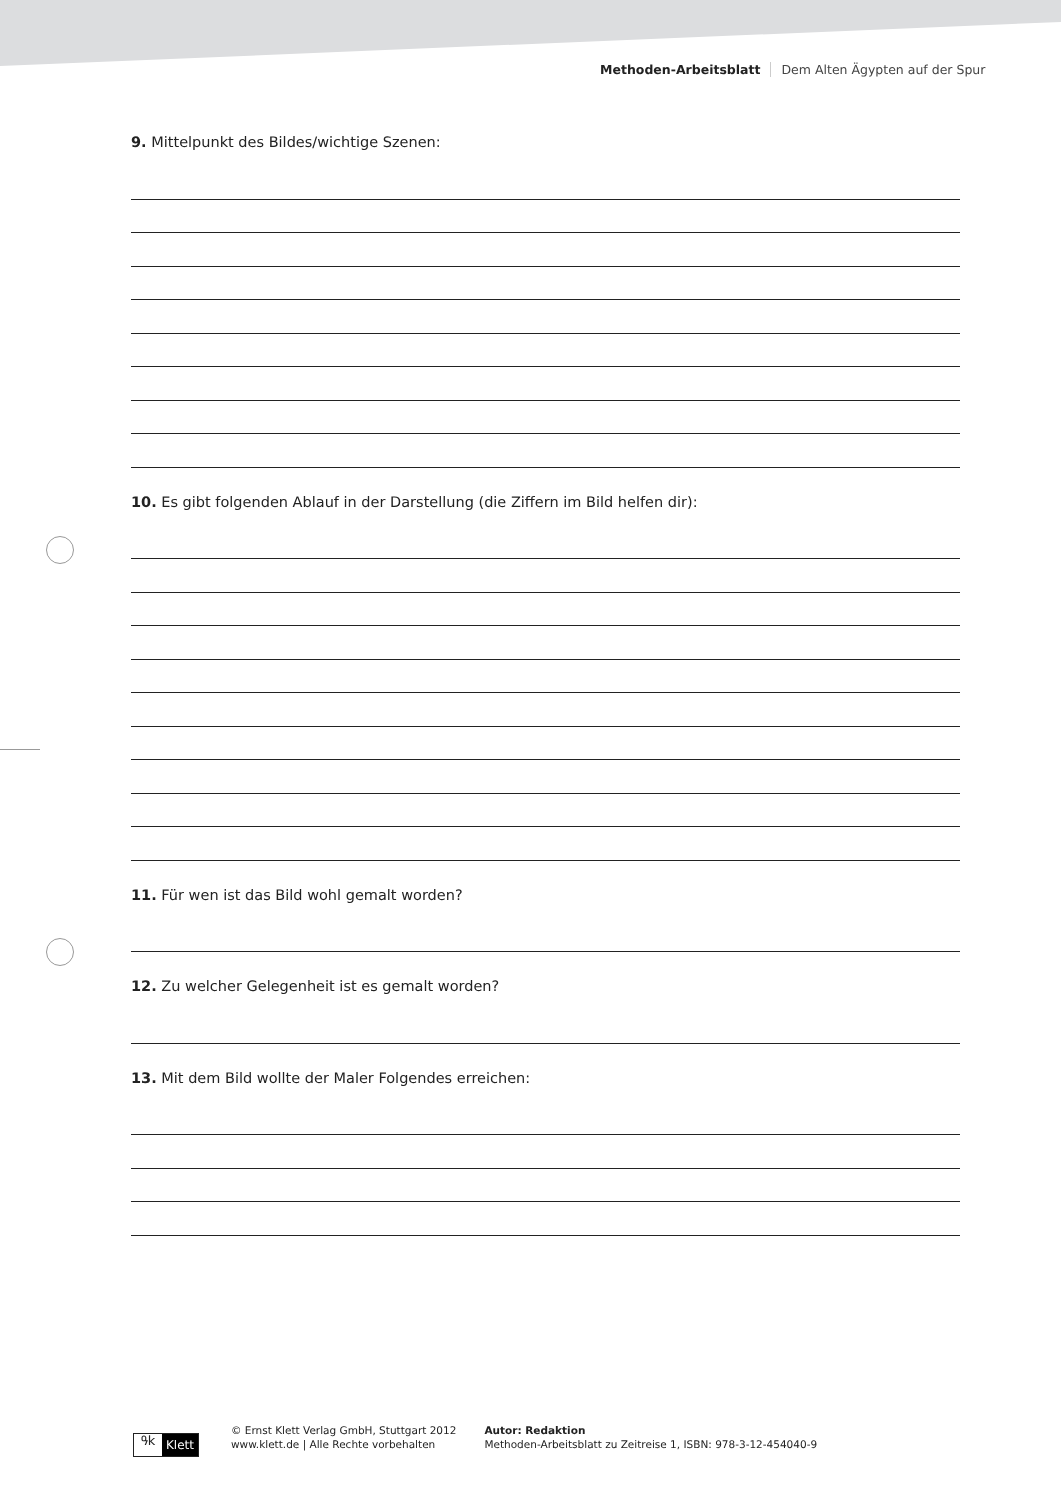Methoden-Arbeitsblatt Dem Alten Ägypten auf der Spur
9. Mittelpunkt des Bildes/wichtige Szenen:
10. Es gibt folgenden Ablauf in der Darstellung (die Ziffern im Bild helfen dir):
11. Für wen ist das Bild wohl gemalt worden?
12. Zu welcher Gelegenheit ist es gemalt worden?
13. Mit dem Bild wollte der Maler Folgendes erreichen:
ዓk Klett
© Ernst Klett Verlag GmbH, Stuttgart 2012
www.klett.de | Alle Rechte vorbehalten
Autor: Redaktion
Methoden-Arbeitsblatt zu Zeitreise 1, ISBN: 978-3-12-454040-9